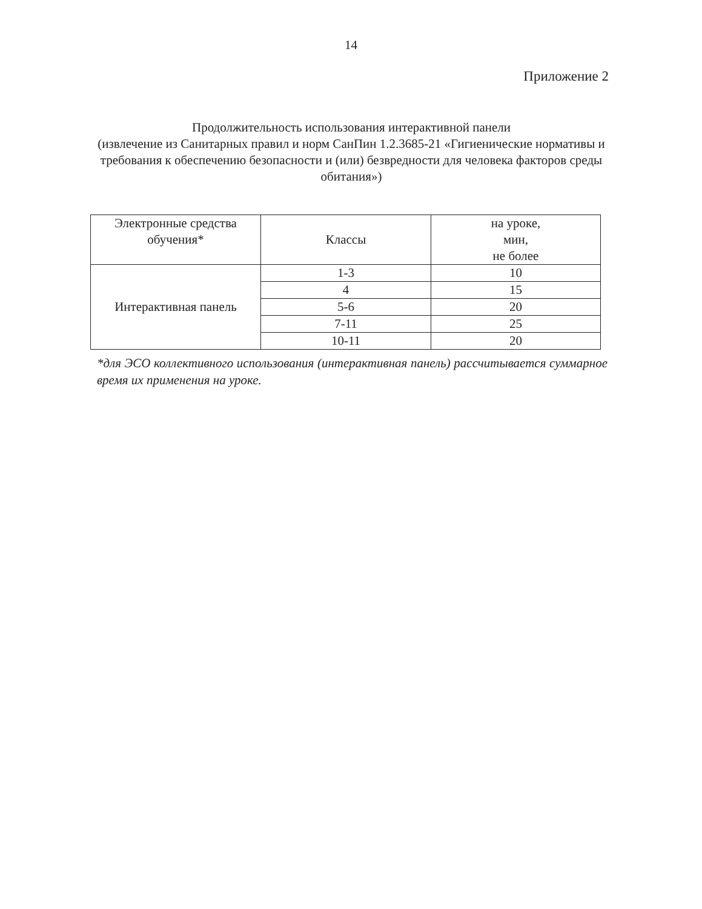14
Приложение 2
Продолжительность использования интерактивной панели
(извлечение из Санитарных правил и норм СанПин 1.2.3685-21 «Гигиенические нормативы и требования к обеспечению безопасности и (или) безвредности для человека факторов среды обитания»)
| Электронные средства обучения* | Классы | на уроке, мин, не более |
| Интерактивная панель | 1-3 | 10 |
| | 4 | 15 |
| | 5-6 | 20 |
| | 7-11 | 25 |
| | 10-11 | 20 |
*для ЭСО коллективного использования (интерактивная панель) рассчитывается суммарное время их применения на уроке.